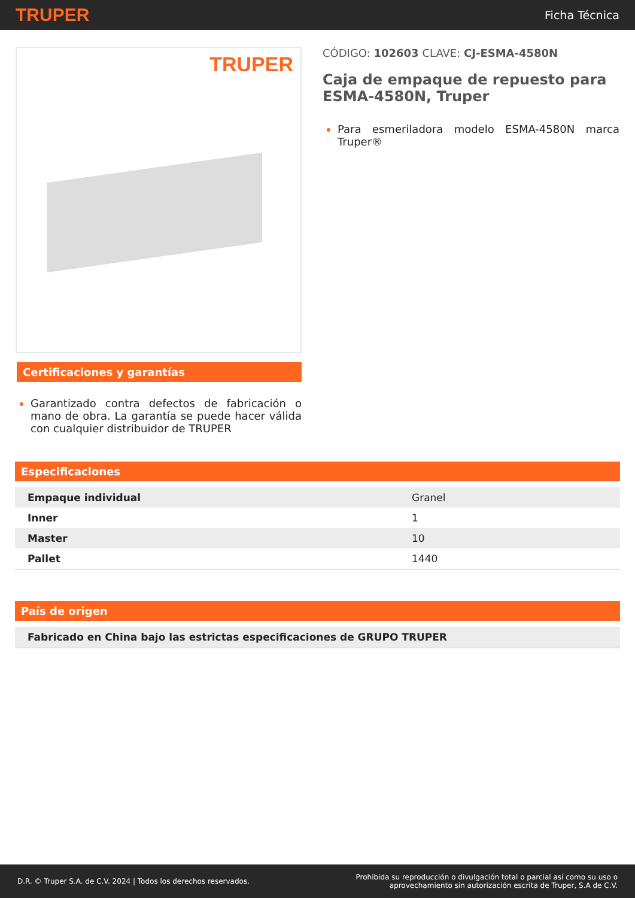TRUPER
Ficha Técnica
TRUPER
Certificaciones y garantías
Garantizado contra defectos de fabricación o mano de obra. La garantía se puede hacer válida con cualquier distribuidor de TRUPER
CÓDIGO: 102603 CLAVE: CJ-ESMA-4580N
Caja de empaque de repuesto para ESMA-4580N, Truper
Para esmeriladora modelo ESMA-4580N marca Truper®
Especificaciones
| Empaque individual | Granel |
| Inner | 1 |
| Master | 10 |
| Pallet | 1440 |
País de origen
| Fabricado en China bajo las estrictas especificaciones de GRUPO TRUPER |
D.R. © Truper S.A. de C.V. 2024 | Todos los derechos reservados.
Prohibida su reproducción o divulgación total o parcial así como su uso o
aprovechamiento sin autorización escrita de Truper, S.A de C.V.